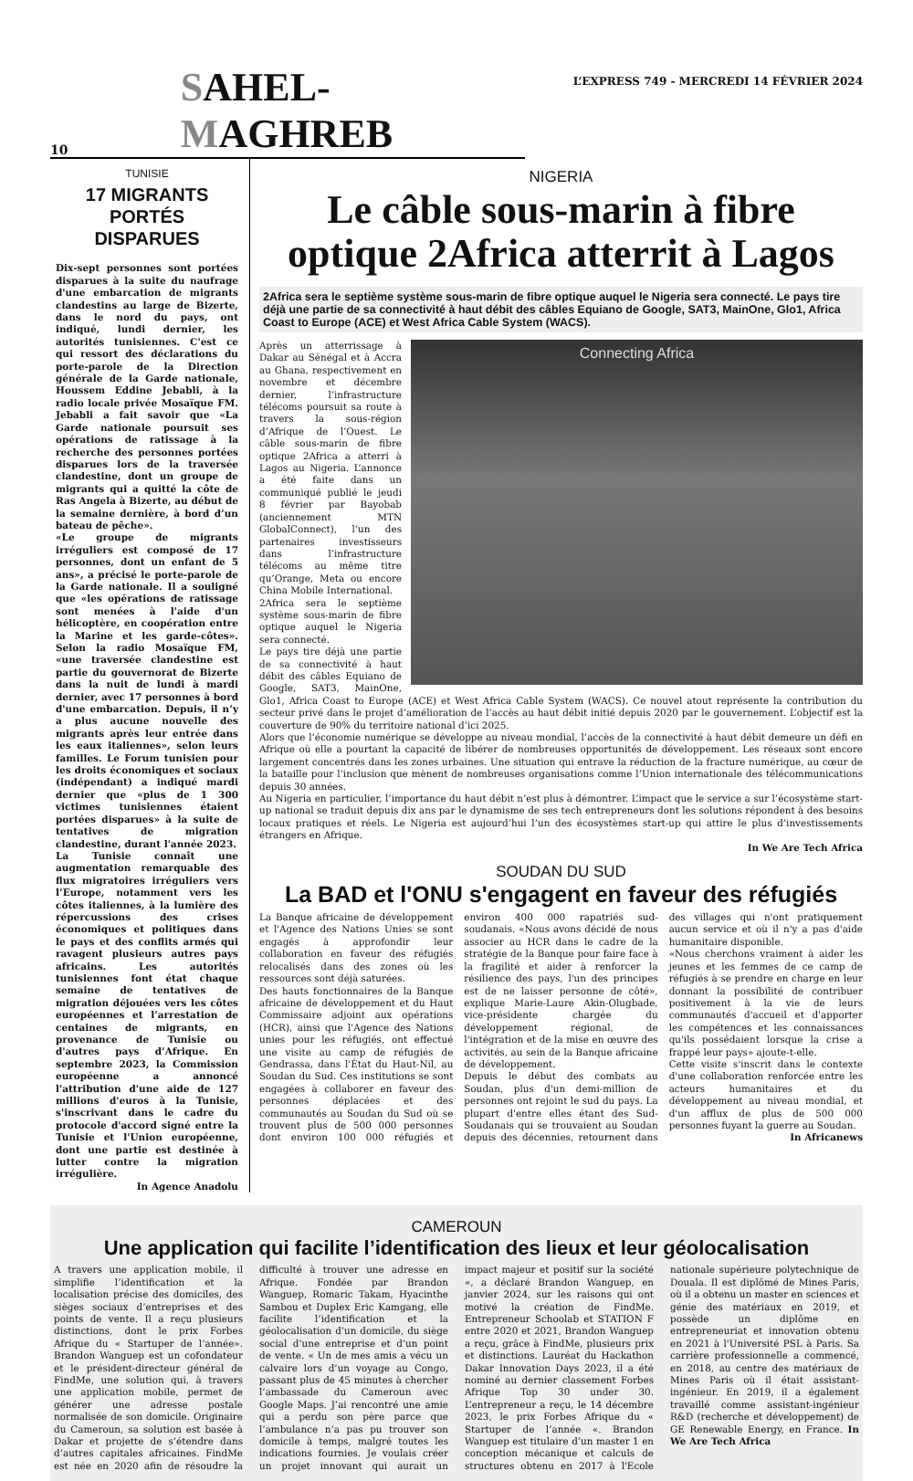10 SAHEL-MAGHREB
L’EXPRESS 749 - MERCREDI 14 FÉVRIER 2024
TUNISIE
17 MIGRANTS PORTÉS DISPARUES
Dix-sept personnes sont portées disparues à la suite du naufrage d'une embarcation de migrants clandestins au large de Bizerte, dans le nord du pays, ont indiqué, lundi dernier, les autorités tunisiennes. C'est ce qui ressort des déclarations du porte-parole de la Direction générale de la Garde nationale, Houssem Eddine Jebabli, à la radio locale privée Mosaïque FM. Jebabli a fait savoir que «La Garde nationale poursuit ses opérations de ratissage à la recherche des personnes portées disparues lors de la traversée clandestine, dont un groupe de migrants qui a quitté la côte de Ras Angela à Bizerte, au début de la semaine dernière, à bord d’un bateau de pêche».
«Le groupe de migrants irréguliers est composé de 17 personnes, dont un enfant de 5 ans», a précisé le porte-parole de la Garde nationale. Il a souligné que «les opérations de ratissage sont menées à l'aide d'un hélicoptère, en coopération entre la Marine et les garde-côtes». Selon la radio Mosaïque FM, «une traversée clandestine est partie du gouvernorat de Bizerte dans la nuit de lundi à mardi dernier, avec 17 personnes à bord d'une embarcation. Depuis, il n’y a plus aucune nouvelle des migrants après leur entrée dans les eaux italiennes», selon leurs familles. Le Forum tunisien pour les droits économiques et sociaux (indépendant) a indiqué mardi dernier que «plus de 1 300 victimes tunisiennes étaient portées disparues» à la suite de tentatives de migration clandestine, durant l'année 2023.
La Tunisie connaît une augmentation remarquable des flux migratoires irréguliers vers l’Europe, notamment vers les côtes italiennes, à la lumière des répercussions des crises économiques et politiques dans le pays et des conflits armés qui ravagent plusieurs autres pays africains. Les autorités tunisiennes font état chaque semaine de tentatives de migration déjouées vers les côtes européennes et l’arrestation de centaines de migrants, en provenance de Tunisie ou d'autres pays d’Afrique. En septembre 2023, la Commission européenne a annoncé l'attribution d'une aide de 127 millions d'euros à la Tunisie, s'inscrivant dans le cadre du protocole d'accord signé entre la Tunisie et l'Union européenne, dont une partie est destinée à lutter contre la migration irrégulière.
In Agence Anadolu
NIGERIA
Le câble sous-marin à fibre optique 2Africa atterrit à Lagos
2Africa sera le septième système sous-marin de fibre optique auquel le Nigeria sera connecté. Le pays tire déjà une partie de sa connectivité à haut débit des câbles Equiano de Google, SAT3, MainOne, Glo1, Africa Coast to Europe (ACE) et West Africa Cable System (WACS).
Connecting Africa
Après un atterrissage à Dakar au Sénégal et à Accra au Ghana, respectivement en novembre et décembre dernier, l’infrastructure télécoms poursuit sa route à travers la sous-région d’Afrique de l’Ouest. Le câble sous-marin de fibre optique 2Africa a atterri à Lagos au Nigeria. L’annonce a été faite dans un communiqué publié le jeudi 8 février par Bayobab (anciennement MTN GlobalConnect), l’un des partenaires investisseurs dans l’infrastructure télécoms au même titre qu’Orange, Meta ou encore China Mobile International.
2Africa sera le septième système sous-marin de fibre optique auquel le Nigeria sera connecté.
Le pays tire déjà une partie de sa connectivité à haut débit des câbles Equiano de Google, SAT3, MainOne, Glo1, Africa Coast to Europe (ACE) et West Africa Cable System (WACS). Ce nouvel atout représente la contribution du secteur privé dans le projet d’amélioration de l’accès au haut débit initié depuis 2020 par le gouvernement. L’objectif est la couverture de 90% du territoire national d’ici 2025.
Alors que l’économie numérique se développe au niveau mondial, l’accès de la connectivité à haut débit demeure un défi en Afrique où elle a pourtant la capacité de libérer de nombreuses opportunités de développement. Les réseaux sont encore largement concentrés dans les zones urbaines. Une situation qui entrave la réduction de la fracture numérique, au cœur de la bataille pour l’inclusion que mènent de nombreuses organisations comme l’Union internationale des télécommunications depuis 30 années.
Au Nigeria en particulier, l’importance du haut débit n’est plus à démontrer. L’impact que le service a sur l’écosystème start-up national se traduit depuis dix ans par le dynamisme de ses tech entrepreneurs dont les solutions répondent à des besoins locaux pratiques et réels. Le Nigeria est aujourd’hui l’un des écosystèmes start-up qui attire le plus d’investissements étrangers en Afrique.
In We Are Tech Africa
SOUDAN DU SUD
La BAD et l'ONU s'engagent en faveur des réfugiés
La Banque africaine de développement et l'Agence des Nations Unies se sont engagés à approfondir leur collaboration en faveur des réfugiés relocalisés dans des zones où les ressources sont déjà saturées.
Des hauts fonctionnaires de la Banque africaine de développement et du Haut Commissaire adjoint aux opérations (HCR), ainsi que l'Agence des Nations unies pour les réfugiés, ont effectué une visite au camp de réfugiés de Gendrassa, dans l'État du Haut-Nil, au Soudan du Sud. Ces institutions se sont engagées à collaborer en faveur des personnes déplacées et des communautés au Soudan du Sud où se trouvent plus de 500 000 personnes dont environ 100 000 réfugiés et environ 400 000 rapatriés sud-soudanais. «Nous avons décidé de nous associer au HCR dans le cadre de la stratégie de la Banque pour faire face à la fragilité et aider à renforcer la résilience des pays, l'un des principes est de ne laisser personne de côté», explique Marie-Laure Akin-Olugbade, vice-présidente chargée du développement régional, de l'intégration et de la mise en œuvre des activités, au sein de la Banque africaine de développement.
Depuis le début des combats au Soudan, plus d'un demi-million de personnes ont rejoint le sud du pays. La plupart d'entre elles étant des Sud-Soudanais qui se trouvaient au Soudan depuis des décennies, retournent dans des villages qui n'ont pratiquement aucun service et où il n'y a pas d'aide humanitaire disponible.
«Nous cherchons vraiment à aider les jeunes et les femmes de ce camp de réfugiés à se prendre en charge en leur donnant la possibilité de contribuer positivement à la vie de leurs communautés d'accueil et d'apporter les compétences et les connaissances qu'ils possédaient lorsque la crise a frappé leur pays» ajoute-t-elle.
Cette visite s'inscrit dans le contexte d'une collaboration renforcée entre les acteurs humanitaires et du développement au niveau mondial, et d'un afflux de plus de 500 000 personnes fuyant la guerre au Soudan.
In Africanews
CAMEROUN
Une application qui facilite l’identification des lieux et leur géolocalisation
A travers une application mobile, il simplifie l’identification et la localisation précise des domiciles, des sièges sociaux d’entreprises et des points de vente. Il a reçu plusieurs distinctions, dont le prix Forbes Afrique du « Startuper de l’année». Brandon Wanguep est un cofondateur et le président-directeur général de FindMe, une solution qui, à travers une application mobile, permet de générer une adresse postale normalisée de son domicile. Originaire du Cameroun, sa solution est basée à Dakar et projette de s’étendre dans d’autres capitales africaines. FindMe est née en 2020 afin de résoudre la difficulté à trouver une adresse en Afrique. Fondée par Brandon Wanguep, Romaric Takam, Hyacinthe Sambou et Duplex Eric Kamgang, elle facilite l’identification et la géolocalisation d’un domicile, du siège social d’une entreprise et d’un point de vente. « Un de mes amis a vécu un calvaire lors d’un voyage au Congo, passant plus de 45 minutes à chercher l’ambassade du Cameroun avec Google Maps. J’ai rencontré une amie qui a perdu son père parce que l’ambulance n’a pas pu trouver son domicile à temps, malgré toutes les indications fournies. Je voulais créer un projet innovant qui aurait un impact majeur et positif sur la société «, a déclaré Brandon Wanguep, en janvier 2024, sur les raisons qui ont motivé la création de FindMe. Entrepreneur Schoolab et STATION F entre 2020 et 2021, Brandon Wanguep a reçu, grâce à FindMe, plusieurs prix et distinctions. Lauréat du Hackathon Dakar Innovation Days 2023, il a été nominé au dernier classement Forbes Afrique Top 30 under 30. L’entrepreneur a reçu, le 14 décembre 2023, le prix Forbes Afrique du « Startuper de l’année «. Brandon Wanguep est titulaire d’un master 1 en conception mécanique et calculs de structures obtenu en 2017 à l'Ecole nationale supérieure polytechnique de Douala. Il est diplômé de Mines Paris, où il a obtenu un master en sciences et génie des matériaux en 2019, et possède un diplôme en entrepreneuriat et innovation obtenu en 2021 à l'Université PSL à Paris. Sa carrière professionnelle a commencé, en 2018, au centre des matériaux de Mines Paris où il était assistant-ingénieur. En 2019, il a également travaillé comme assistant-ingénieur R&D (recherche et développement) de GE Renewable Energy, en France. In We Are Tech Africa